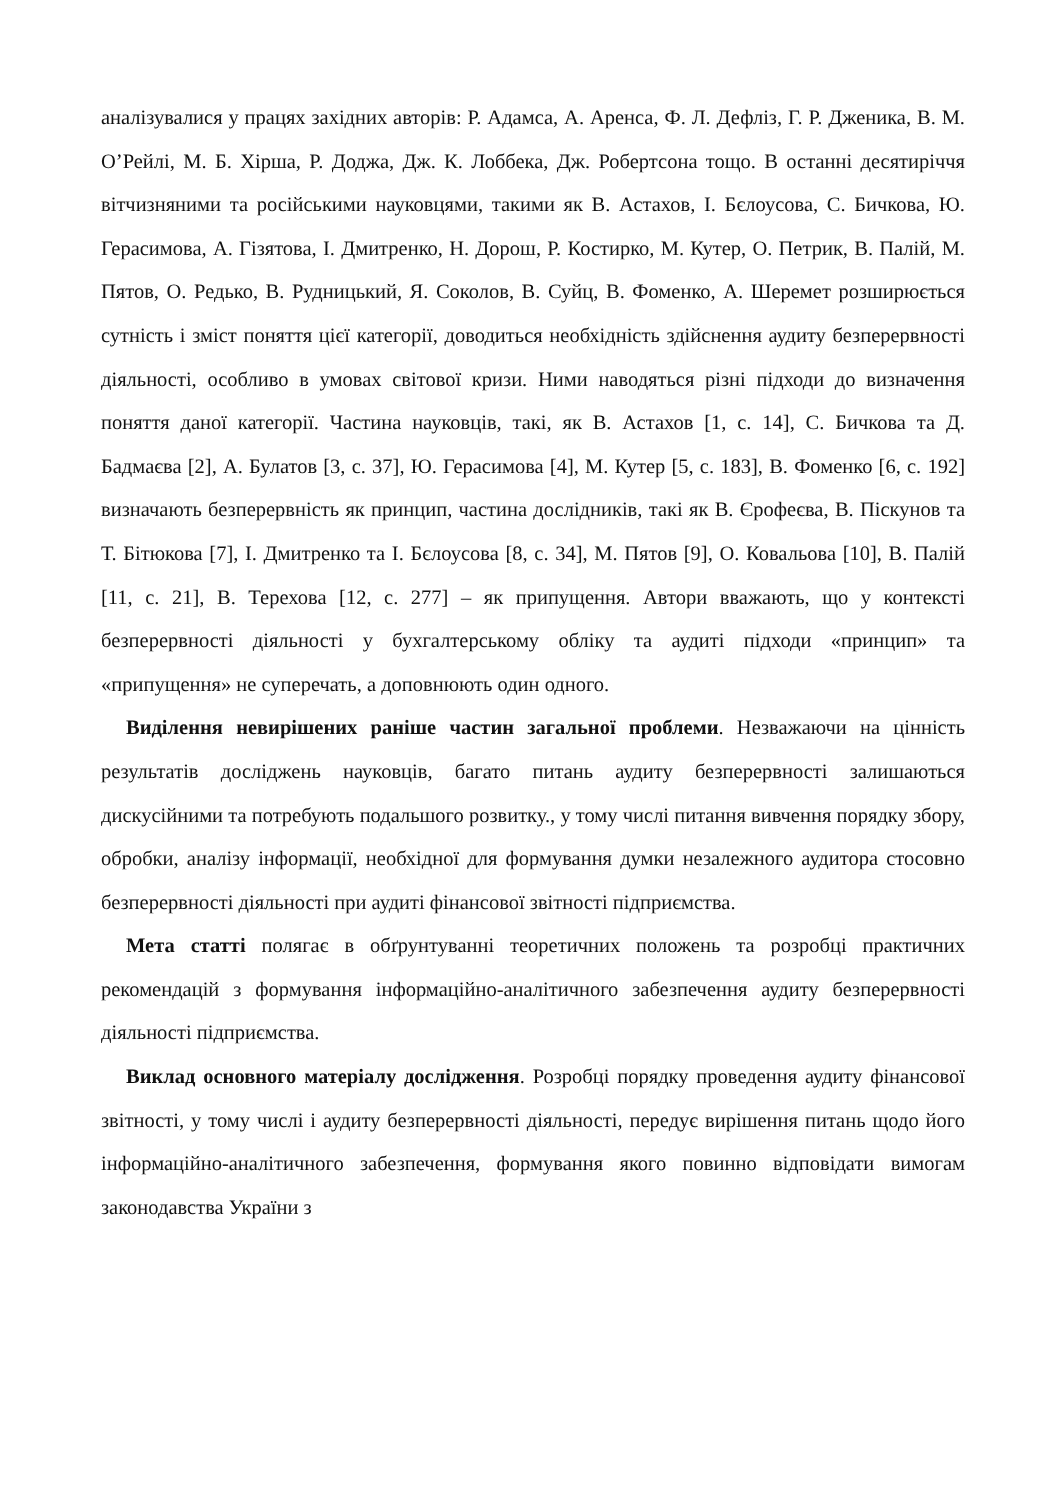аналізувалися у працях західних авторів: Р. Адамса, А. Аренса, Ф. Л. Дефліз, Г. Р. Дженика, В. М. О’Рейлі, М. Б. Хірша, Р. Доджа, Дж. К. Лоббека, Дж. Робертсона тощо. В останні десятиріччя вітчизняними та російськими науковцями, такими як В. Астахов, І. Бєлоусова, С. Бичкова, Ю. Герасимова, А. Гізятова, І. Дмитренко, Н. Дорош, Р. Костирко, М. Кутер, О. Петрик, В. Палій, М. Пятов, О. Редько, В. Рудницький, Я. Соколов, В. Суйц, В. Фоменко, А. Шеремет розширюється сутність і зміст поняття цієї категорії, доводиться необхідність здійснення аудиту безперервності діяльності, особливо в умовах світової кризи. Ними наводяться різні підходи до визначення поняття даної категорії. Частина науковців, такі, як В. Астахов [1, с. 14], С. Бичкова та Д. Бадмаєва [2], А. Булатов [3, с. 37], Ю. Герасимова [4], М. Кутер [5, с. 183], В. Фоменко [6, с. 192] визначають безперервність як принцип, частина дослідників, такі як В. Єрофеєва, В. Піскунов та Т. Бітюкова [7], І. Дмитренко та І. Бєлоусова [8, с. 34], М. Пятов [9], О. Ковальова [10], В. Палій [11, с. 21], В. Терехова [12, с. 277] – як припущення. Автори вважають, що у контексті безперервності діяльності у бухгалтерському обліку та аудиті підходи «принцип» та «припущення» не суперечать, а доповнюють один одного.
Виділення невирішених раніше частин загальної проблеми. Незважаючи на цінність результатів досліджень науковців, багато питань аудиту безперервності залишаються дискусійними та потребують подальшого розвитку., у тому числі питання вивчення порядку збору, обробки, аналізу інформації, необхідної для формування думки незалежного аудитора стосовно безперервності діяльності при аудиті фінансової звітності підприємства.
Мета статті полягає в обґрунтуванні теоретичних положень та розробці практичних рекомендацій з формування інформаційно-аналітичного забезпечення аудиту безперервності діяльності підприємства.
Виклад основного матеріалу дослідження. Розробці порядку проведення аудиту фінансової звітності, у тому числі і аудиту безперервності діяльності, передує вирішення питань щодо його інформаційно-аналітичного забезпечення, формування якого повинно відповідати вимогам законодавства України з